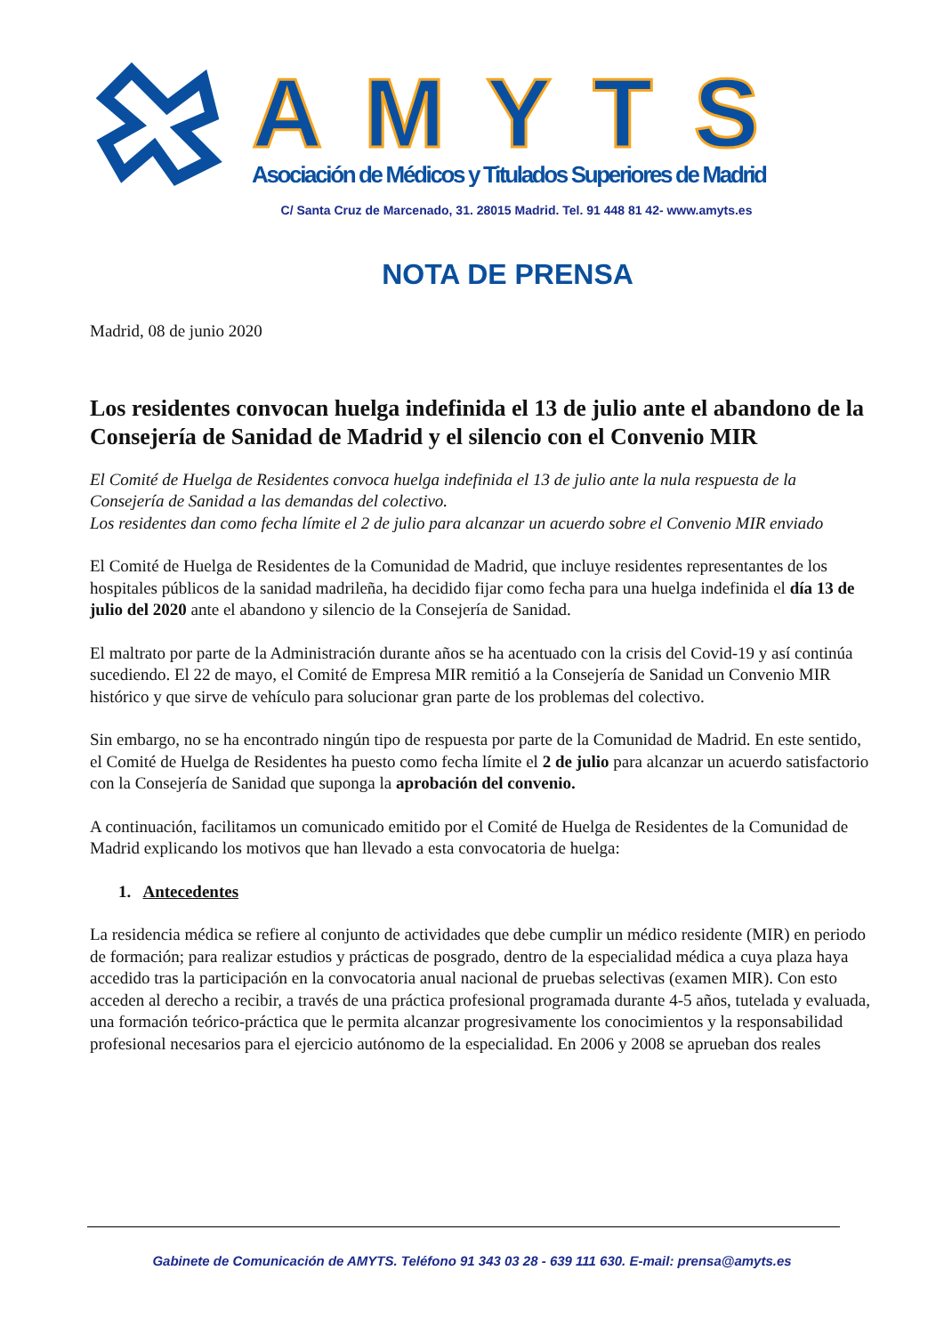AMYTS
Asociación de Médicos y Titulados Superiores de Madrid
C/ Santa Cruz de Marcenado, 31. 28015 Madrid. Tel. 91 448 81 42- www.amyts.es
NOTA DE PRENSA
Madrid, 08 de junio 2020
Los residentes convocan huelga indefinida el 13 de julio ante el abandono de la Consejería de Sanidad de Madrid y el silencio con el Convenio MIR
El Comité de Huelga de Residentes convoca huelga indefinida el 13 de julio ante la nula respuesta de la Consejería de Sanidad a las demandas del colectivo.
Los residentes dan como fecha límite el 2 de julio para alcanzar un acuerdo sobre el Convenio MIR enviado
El Comité de Huelga de Residentes de la Comunidad de Madrid, que incluye residentes representantes de los hospitales públicos de la sanidad madrileña, ha decidido fijar como fecha para una huelga indefinida el día 13 de julio del 2020 ante el abandono y silencio de la Consejería de Sanidad.
El maltrato por parte de la Administración durante años se ha acentuado con la crisis del Covid-19 y así continúa sucediendo. El 22 de mayo, el Comité de Empresa MIR remitió a la Consejería de Sanidad un Convenio MIR histórico y que sirve de vehículo para solucionar gran parte de los problemas del colectivo.
Sin embargo, no se ha encontrado ningún tipo de respuesta por parte de la Comunidad de Madrid. En este sentido, el Comité de Huelga de Residentes ha puesto como fecha límite el 2 de julio para alcanzar un acuerdo satisfactorio con la Consejería de Sanidad que suponga la aprobación del convenio.
A continuación, facilitamos un comunicado emitido por el Comité de Huelga de Residentes de la Comunidad de Madrid explicando los motivos que han llevado a esta convocatoria de huelga:
1. Antecedentes
La residencia médica se refiere al conjunto de actividades que debe cumplir un médico residente (MIR) en periodo de formación; para realizar estudios y prácticas de posgrado, dentro de la especialidad médica a cuya plaza haya accedido tras la participación en la convocatoria anual nacional de pruebas selectivas (examen MIR). Con esto acceden al derecho a recibir, a través de una práctica profesional programada durante 4-5 años, tutelada y evaluada, una formación teórico-práctica que le permita alcanzar progresivamente los conocimientos y la responsabilidad profesional necesarios para el ejercicio autónomo de la especialidad. En 2006 y 2008 se aprueban dos reales
Gabinete de Comunicación de AMYTS. Teléfono 91 343 03 28 - 639 111 630. E-mail: prensa@amyts.es